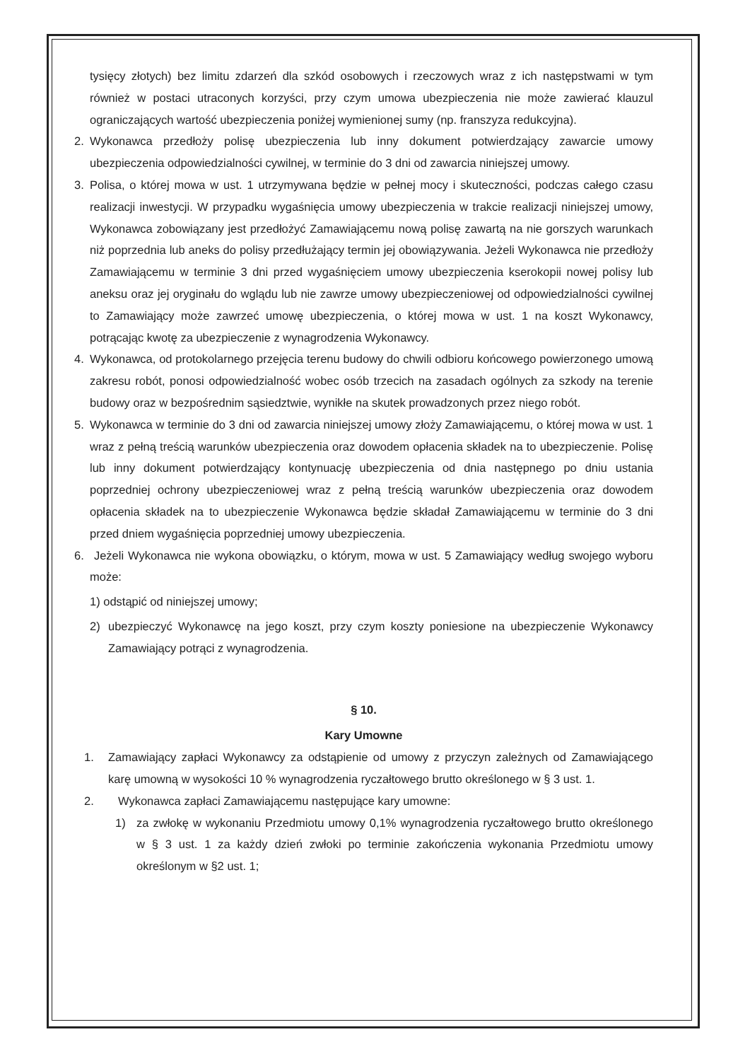tysięcy złotych) bez limitu zdarzeń dla szkód osobowych i rzeczowych wraz z ich następstwami w tym również w postaci utraconych korzyści, przy czym umowa ubezpieczenia nie może zawierać klauzul ograniczających wartość ubezpieczenia poniżej wymienionej sumy (np. franszyza redukcyjna).
2. Wykonawca przedłoży polisę ubezpieczenia lub inny dokument potwierdzający zawarcie umowy ubezpieczenia odpowiedzialności cywilnej, w terminie do 3 dni od zawarcia niniejszej umowy.
3. Polisa, o której mowa w ust. 1 utrzymywana będzie w pełnej mocy i skuteczności, podczas całego czasu realizacji inwestycji. W przypadku wygaśnięcia umowy ubezpieczenia w trakcie realizacji niniejszej umowy, Wykonawca zobowiązany jest przedłożyć Zamawiającemu nową polisę zawartą na nie gorszych warunkach niż poprzednia lub aneks do polisy przedłużający termin jej obowiązywania. Jeżeli Wykonawca nie przedłoży Zamawiającemu w terminie 3 dni przed wygaśnięciem umowy ubezpieczenia kserokopii nowej polisy lub aneksu oraz jej oryginału do wglądu lub nie zawrze umowy ubezpieczeniowej od odpowiedzialności cywilnej to Zamawiający może zawrzeć umowę ubezpieczenia, o której mowa w ust. 1 na koszt Wykonawcy, potrącając kwotę za ubezpieczenie z wynagrodzenia Wykonawcy.
4. Wykonawca, od protokolarnego przejęcia terenu budowy do chwili odbioru końcowego powierzonego umową zakresu robót, ponosi odpowiedzialność wobec osób trzecich na zasadach ogólnych za szkody na terenie budowy oraz w bezpośrednim sąsiedztwie, wynikłe na skutek prowadzonych przez niego robót.
5. Wykonawca w terminie do 3 dni od zawarcia niniejszej umowy złoży Zamawiającemu, o której mowa w ust. 1 wraz z pełną treścią warunków ubezpieczenia oraz dowodem opłacenia składek na to ubezpieczenie. Polisę lub inny dokument potwierdzający kontynuację ubezpieczenia od dnia następnego po dniu ustania poprzedniej ochrony ubezpieczeniowej wraz z pełną treścią warunków ubezpieczenia oraz dowodem opłacenia składek na to ubezpieczenie Wykonawca będzie składał Zamawiającemu w terminie do 3 dni przed dniem wygaśnięcia poprzedniej umowy ubezpieczenia.
6. Jeżeli Wykonawca nie wykona obowiązku, o którym, mowa w ust. 5 Zamawiający według swojego wyboru może:
1) odstąpić od niniejszej umowy;
2) ubezpieczyć Wykonawcę na jego koszt, przy czym koszty poniesione na ubezpieczenie Wykonawcy Zamawiający potrąci z wynagrodzenia.
§ 10.
Kary Umowne
1. Zamawiający zapłaci Wykonawcy za odstąpienie od umowy z przyczyn zależnych od Zamawiającego karę umowną w wysokości 10 % wynagrodzenia ryczałtowego brutto określonego w § 3 ust. 1.
2. Wykonawca zapłaci Zamawiającemu następujące kary umowne:
1) za zwłokę w wykonaniu Przedmiotu umowy 0,1% wynagrodzenia ryczałtowego brutto określonego w § 3 ust. 1 za każdy dzień zwłoki po terminie zakończenia wykonania Przedmiotu umowy określonym w §2 ust. 1;